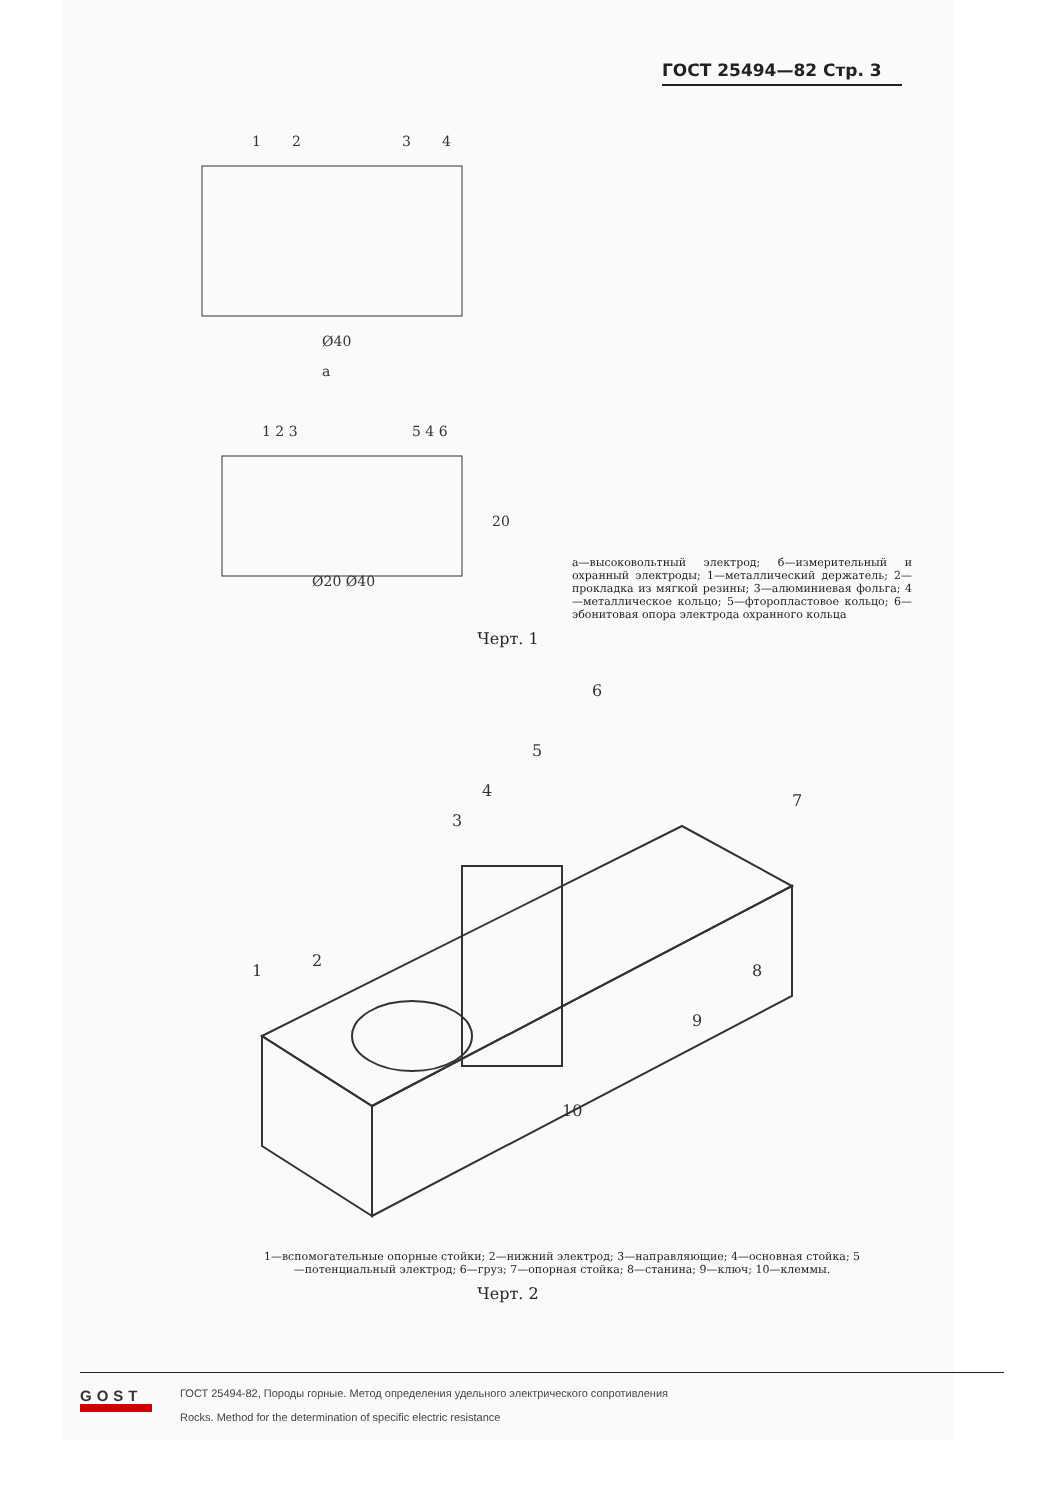ГОСТ 25494—82 Стр. 3
1
2
3
4
Ø40
а
1 2 3
5 4 6
20
Ø20 Ø40
а—высоковольтный электрод; б—измерительный и охранный электроды; 1—металлический держатель; 2—прокладка из мягкой резины; 3—алюминиевая фольга; 4—металлическое кольцо; 5—фторопластовое кольцо; 6—эбонитовая опора электрода охранного кольца
Черт. 1
1
2
3
4
5
6
7
8
9
10
1—вспомогательные опорные стойки; 2—нижний электрод; 3—направляющие; 4—основная стойка; 5—потенциальный электрод; 6—груз; 7—опорная стойка; 8—станина; 9—ключ; 10—клеммы.
Черт. 2
GOST
ГОСТ 25494-82, Породы горные. Метод определения удельного электрического сопротивления
Rocks. Method for the determination of specific electric resistance